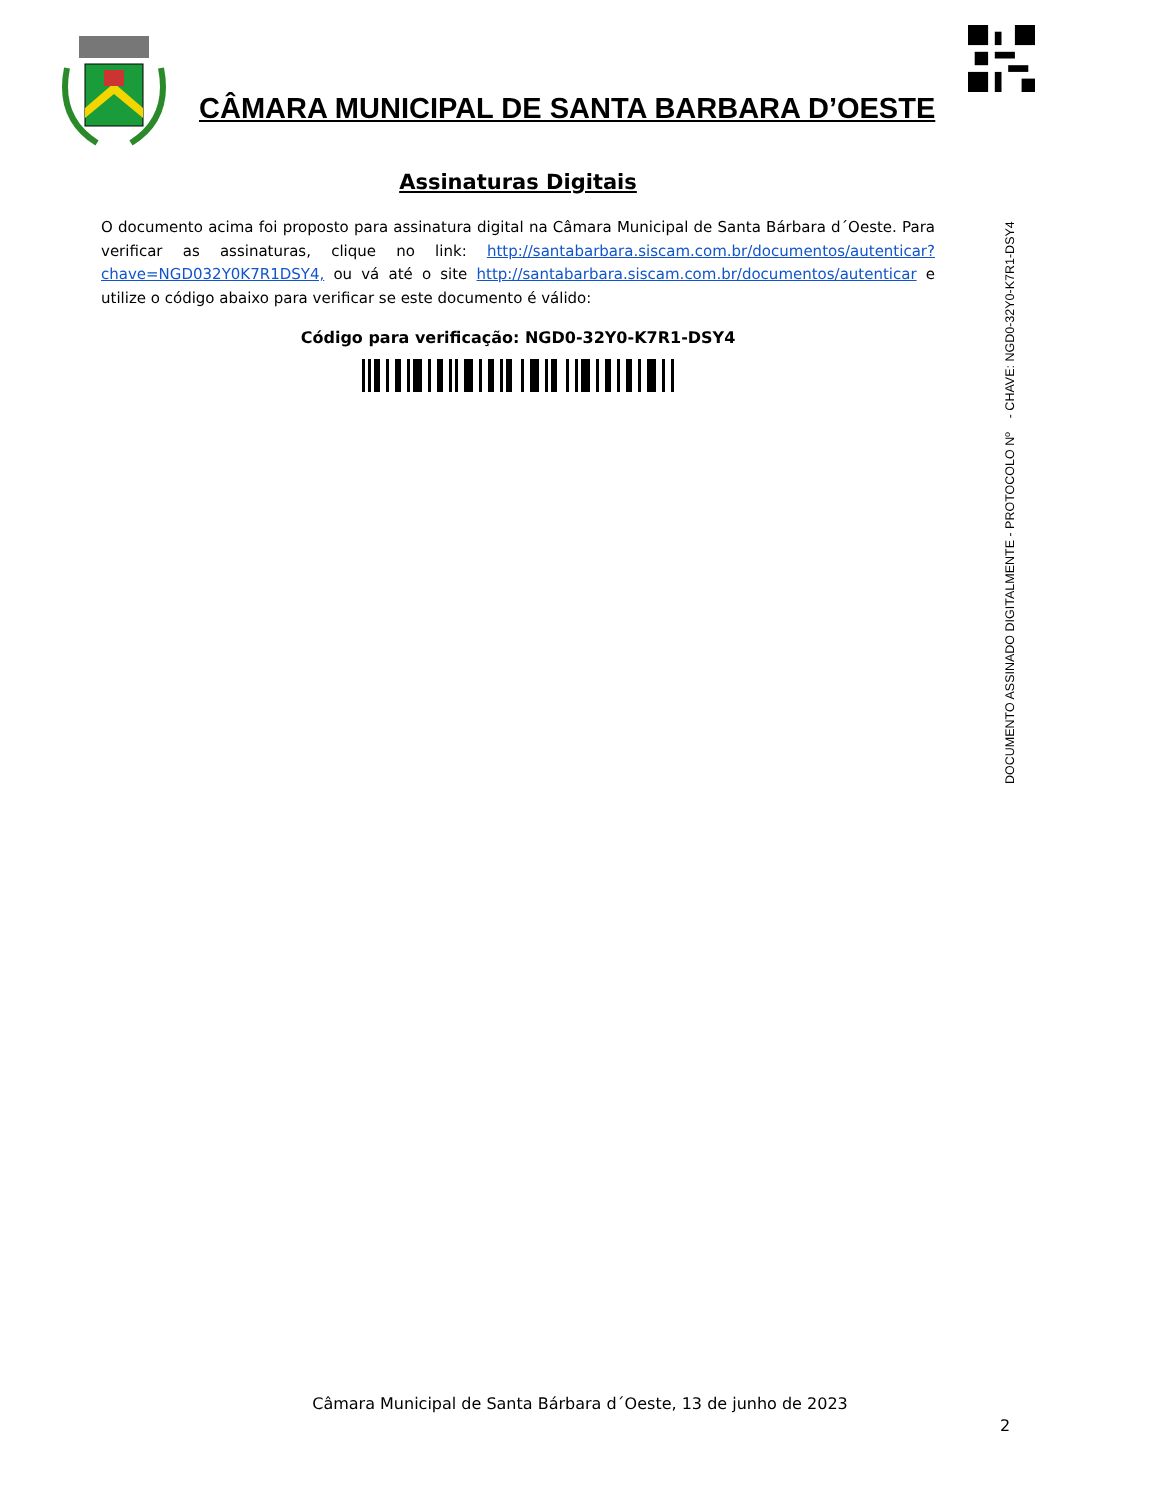CÂMARA MUNICIPAL DE SANTA BARBARA D’OESTE
Assinaturas Digitais
O documento acima foi proposto para assinatura digital na Câmara Municipal de Santa Bárbara d´Oeste. Para verificar as assinaturas, clique no link: http://santabarbara.siscam.com.br/documentos/autenticar?chave=NGD032Y0K7R1DSY4, ou vá até o site http://santabarbara.siscam.com.br/documentos/autenticar e utilize o código abaixo para verificar se este documento é válido:
Código para verificação: NGD0-32Y0-K7R1-DSY4
DOCUMENTO ASSINADO DIGITALMENTE - PROTOCOLO Nº - CHAVE: NGD0-32Y0-K7R1-DSY4
Câmara Municipal de Santa Bárbara d´Oeste, 13 de junho de 2023
2